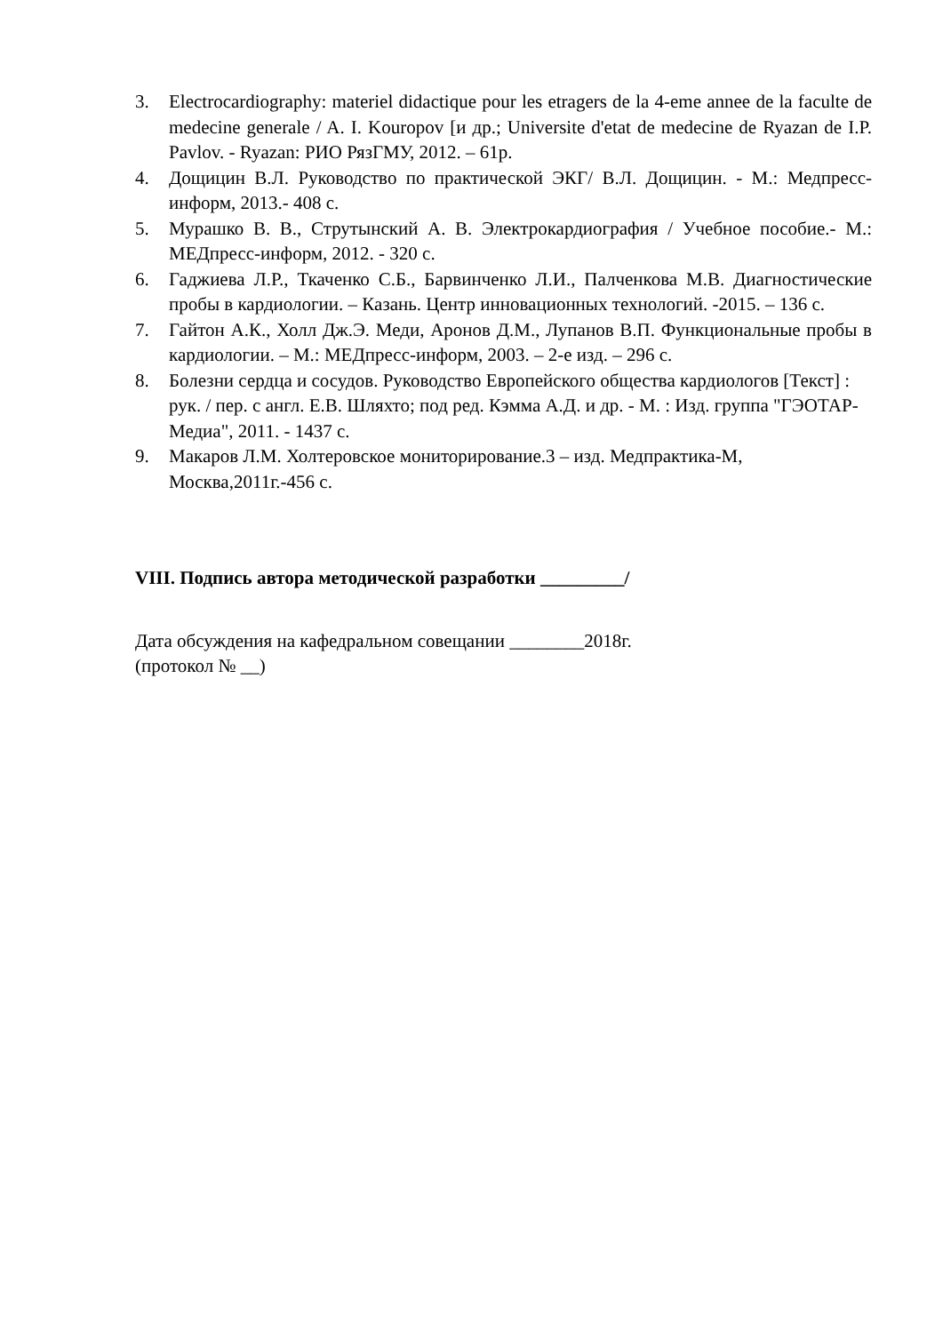3. Electrocardiography: materiel didactique pour les etragers de la 4-eme annee de la faculte de medecine generale / A. I. Kouropov [и др.; Universite d'etat de medecine de Ryazan de I.P. Pavlov. - Ryazan: РИО РязГМУ, 2012. – 61р.
4. Дощицин В.Л. Руководство по практической ЭКГ/ В.Л. Дощицин. - М.: Медпресс-информ, 2013.- 408 с.
5. Мурашко В. В., Струтынский А. В. Электрокардиография / Учебное пособие.- М.: МЕДпресс-информ, 2012. - 320 с.
6. Гаджиева Л.Р., Ткаченко С.Б., Барвинченко Л.И., Палченкова М.В. Диагностические пробы в кардиологии. – Казань. Центр инновационных технологий. -2015. – 136 с.
7. Гайтон А.К., Холл Дж.Э. Меди, Аронов Д.М., Лупанов В.П. Функциональные пробы в кардиологии. – М.: МЕДпресс-информ, 2003. – 2-е изд. – 296 с.
8. Болезни сердца и сосудов. Руководство Европейского общества кардиологов [Текст] : рук. / пер. с англ. Е.В. Шляхто; под ред. Кэмма А.Д. и др. - М. : Изд. группа "ГЭОТАР-Медиа", 2011. - 1437 с.
9. Макаров Л.М. Холтеровское мониторирование.3 – изд. Медпрактика-М, Москва,2011г.-456 с.
VIII. Подпись автора методической разработки _________/
Дата обсуждения на кафедральном совещании ________2018г.
(протокол № __)